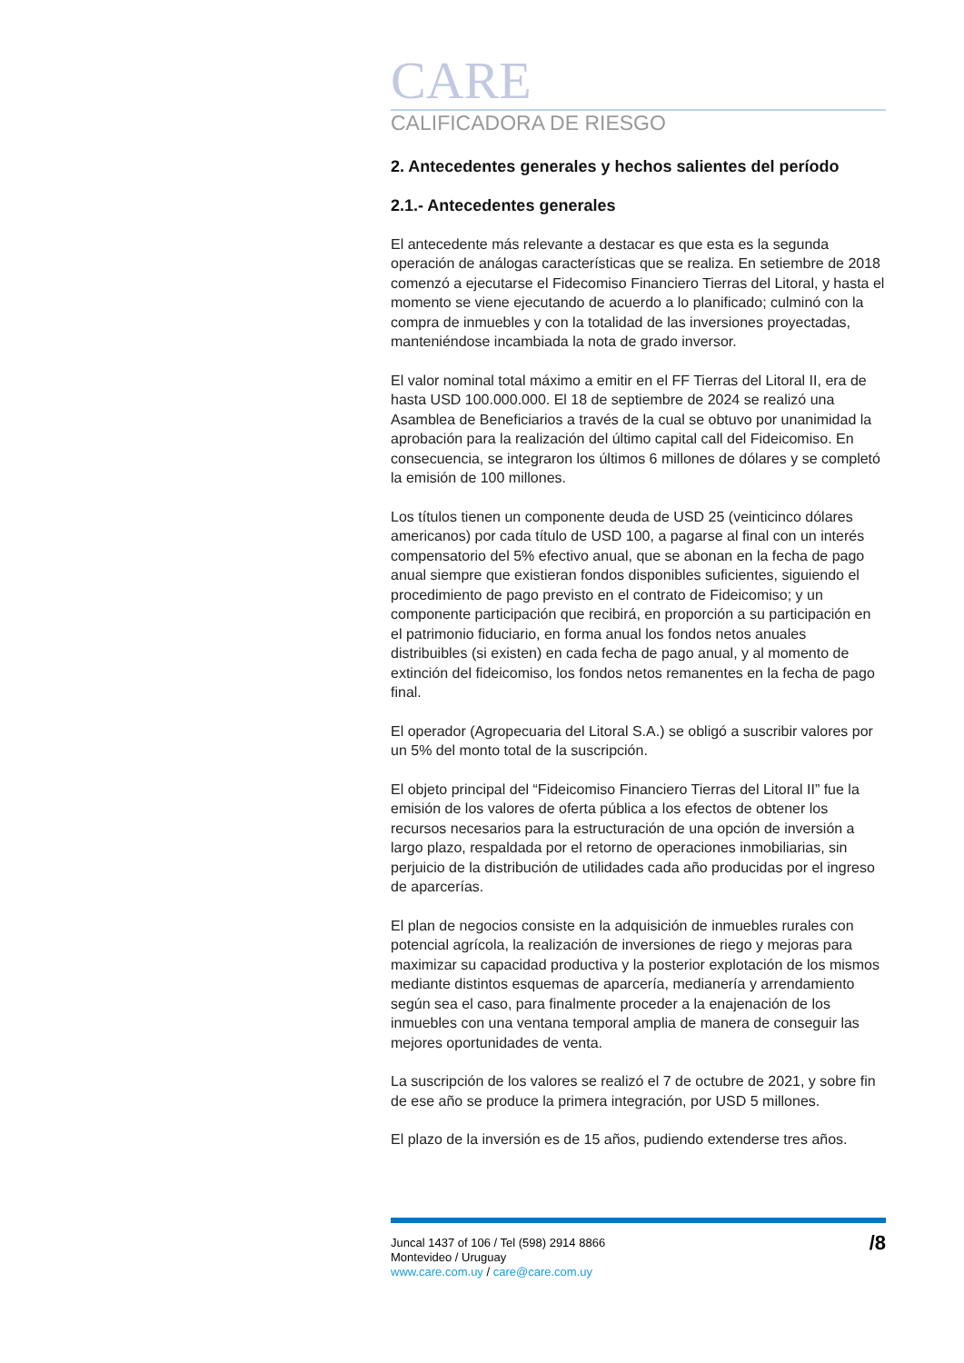CARE
CALIFICADORA DE RIESGO
2. Antecedentes generales y hechos salientes del período
2.1.- Antecedentes generales
El antecedente más relevante a destacar es que esta es la segunda operación de análogas características que se realiza. En setiembre de 2018 comenzó a ejecutarse el Fidecomiso Financiero Tierras del Litoral, y hasta el momento se viene ejecutando de acuerdo a lo planificado; culminó con la compra de inmuebles y con la totalidad de las inversiones proyectadas, manteniéndose incambiada la nota de grado inversor.
El valor nominal total máximo a emitir en el FF Tierras del Litoral II, era de hasta USD 100.000.000. El 18 de septiembre de 2024 se realizó una Asamblea de Beneficiarios a través de la cual se obtuvo por unanimidad la aprobación para la realización del último capital call del Fideicomiso. En consecuencia, se integraron los últimos 6 millones de dólares y se completó la emisión de 100 millones.
Los títulos tienen un componente deuda de USD 25 (veinticinco dólares americanos) por cada título de USD 100, a pagarse al final con un interés compensatorio del 5% efectivo anual, que se abonan en la fecha de pago anual siempre que existieran fondos disponibles suficientes, siguiendo el procedimiento de pago previsto en el contrato de Fideicomiso; y un componente participación que recibirá, en proporción a su participación en el patrimonio fiduciario, en forma anual los fondos netos anuales distribuibles (si existen) en cada fecha de pago anual, y al momento de extinción del fideicomiso, los fondos netos remanentes en la fecha de pago final.
El operador (Agropecuaria del Litoral S.A.) se obligó a suscribir valores por un 5% del monto total de la suscripción.
El objeto principal del “Fideicomiso Financiero Tierras del Litoral II” fue la emisión de los valores de oferta pública a los efectos de obtener los recursos necesarios para la estructuración de una opción de inversión a largo plazo, respaldada por el retorno de operaciones inmobiliarias, sin perjuicio de la distribución de utilidades cada año producidas por el ingreso de aparcerías.
El plan de negocios consiste en la adquisición de inmuebles rurales con potencial agrícola, la realización de inversiones de riego y mejoras para maximizar su capacidad productiva y la posterior explotación de los mismos mediante distintos esquemas de aparcería, medianería y arrendamiento según sea el caso, para finalmente proceder a la enajenación de los inmuebles con una ventana temporal amplia de manera de conseguir las mejores oportunidades de venta.
La suscripción de los valores se realizó el 7 de octubre de 2021, y sobre fin de ese año se produce la primera integración, por USD 5 millones.
El plazo de la inversión es de 15 años, pudiendo extenderse tres años.
Juncal 1437 of 106 / Tel (598) 2914 8866
Montevideo / Uruguay
www.care.com.uy / care@care.com.uy
/8